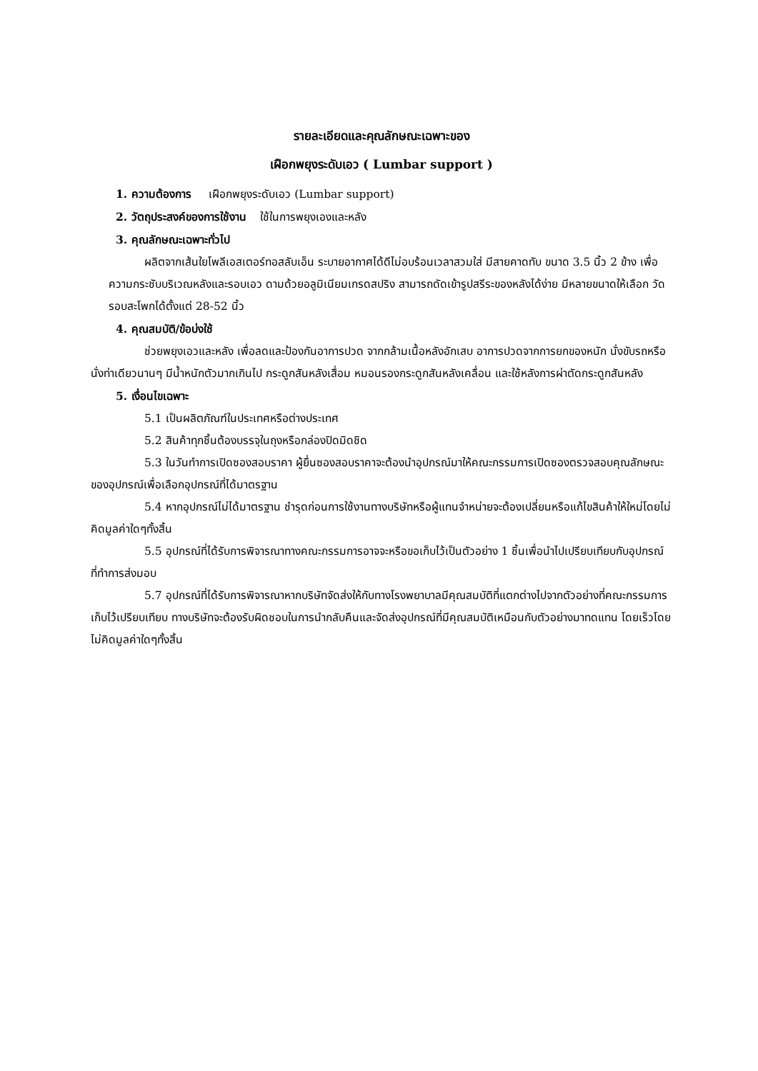รายละเอียดและคุณลักษณะเฉพาะของ
เฝือกพยุงระดับเอว ( Lumbar support )
1. ความต้องการ เฝือกพยุงระดับเอว (Lumbar support)
2. วัตถุประสงค์ของการใช้งาน ใช้ในการพยุงเองและหลัง
3. คุณลักษณะเฉพาะทั่วไป
ผลิตจากเส้นใยโพลีเอสเตอร์ทอสลับเอ็น ระบายอากาศได้ดีไม่อบร้อนเวลาสวมใส่ มีสายคาดทับ ขนาด 3.5 นิ้ว 2 ข้าง เพื่อความกระชับบริเวณหลังและรอบเอว ดามด้วยอลูมิเนียมเกรดสปริง สามารถดัดเข้ารูปสรีระของหลังได้ง่าย มีหลายขนาดให้เลือก วัดรอบสะโพกได้ตั้งแต่ 28-52 นิ้ว
4. คุณสมบัติ/ข้อบ่งใช้
ช่วยพยุงเอวและหลัง เพื่อลดและป้องกันอาการปวด จากกล้ามเนื้อหลังอักเสบ อาการปวดจากการยกของหนัก นั่งขับรถหรือนั่งท่าเดียวนานๆ มีน้ำหนักตัวมากเกินไป กระดูกสันหลังเสื่อม หมอนรองกระดูกสันหลังเคลื่อน และใช้หลังการผ่าตัดกระดูกสันหลัง
5. เงื่อนไขเฉพาะ
5.1 เป็นผลิตภัณฑ์ในประเทศหรือต่างประเทศ
5.2 สินค้าทุกชิ้นต้องบรรจุในถุงหรือกล่องปิดมิดชิด
5.3 ในวันทำการเปิดซองสอบราคา ผู้ยื่นซองสอบราคาจะต้องนำอุปกรณ์มาให้คณะกรรมการเปิดซองตรวจสอบคุณลักษณะของอุปกรณ์เพื่อเลือกอุปกรณ์ที่ได้มาตรฐาน
5.4 หากอุปกรณ์ไม่ได้มาตรฐาน ชำรุดก่อนการใช้งานทางบริษัทหรือผู้แทนจำหน่ายจะต้องเปลี่ยนหรือแก้ไขสินค้าให้ใหม่โดยไม่คิดมูลค่าใดๆทั้งสิ้น
5.5 อุปกรณ์ที่ได้รับการพิจารณาทางคณะกรรมการอาจจะหรือขอเก็บไว้เป็นตัวอย่าง 1 ชิ้นเพื่อนำไปเปรียบเทียบกับอุปกรณ์ที่ทำการส่งมอบ
5.7 อุปกรณ์ที่ได้รับการพิจารณาหากบริษัทจัดส่งให้กับทางโรงพยาบาลมีคุณสมบัติที่แตกต่างไปจากตัวอย่างที่คณะกรรมการเก็บไว้เปรียบเทียบ ทางบริษัทจะต้องรับผิดชอบในการนำกลับคืนและจัดส่งอุปกรณ์ที่มีคุณสมบัติเหมือนกับตัวอย่างมาทดแทน โดยเร็วโดยไม่คิดมูลค่าใดๆทั้งสิ้น